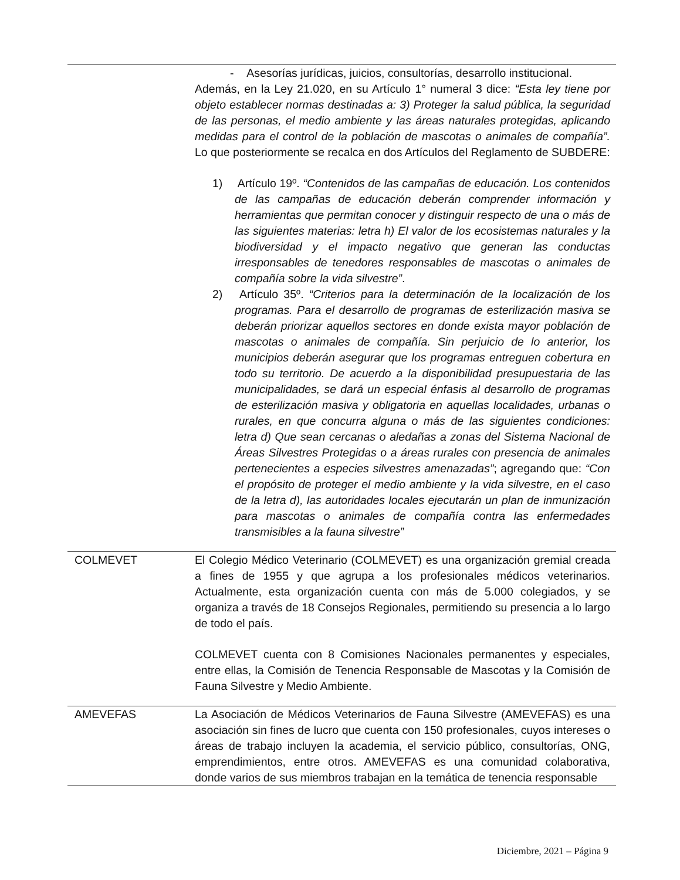| | - Asesorías jurídicas, juicios, consultorías, desarrollo institucional. Además, en la Ley 21.020, en su Artículo 1° numeral 3 dice: “Esta ley tiene por objeto establecer normas destinadas a: 3) Proteger la salud pública, la seguridad de las personas, el medio ambiente y las áreas naturales protegidas, aplicando medidas para el control de la población de mascotas o animales de compañía”. Lo que posteriormente se recalca en dos Artículos del Reglamento de SUBDERE: 1) Artículo 19º. “Contenidos de las campañas de educación. Los contenidos de las campañas de educación deberán comprender información y herramientas que permitan conocer y distinguir respecto de una o más de las siguientes materias: letra h) El valor de los ecosistemas naturales y la biodiversidad y el impacto negativo que generan las conductas irresponsables de tenedores responsables de mascotas o animales de compañía sobre la vida silvestre” . 2) Artículo 35º. “Criterios para la determinación de la localización de los programas. Para el desarrollo de programas de esterilización masiva se deberán priorizar aquellos sectores en donde exista mayor población de mascotas o animales de compañía. Sin perjuicio de lo anterior, los municipios deberán asegurar que los programas entreguen cobertura en todo su territorio. De acuerdo a la disponibilidad presupuestaria de las municipalidades, se dará un especial énfasis al desarrollo de programas de esterilización masiva y obligatoria en aquellas localidades, urbanas o rurales, en que concurra alguna o más de las siguientes condiciones: letra d) Que sean cercanas o aledañas a zonas del Sistema Nacional de Áreas Silvestres Protegidas o a áreas rurales con presencia de animales pertenecientes a especies silvestres amenazadas” ; agregando que: “Con el propósito de proteger el medio ambiente y la vida silvestre, en el caso de la letra d), las autoridades locales ejecutarán un plan de inmunización para mascotas o animales de compañía contra las enfermedades transmisibles a la fauna silvestre” |
| COLMEVET | El Colegio Médico Veterinario (COLMEVET) es una organización gremial creada a fines de 1955 y que agrupa a los profesionales médicos veterinarios. Actualmente, esta organización cuenta con más de 5.000 colegiados, y se organiza a través de 18 Consejos Regionales, permitiendo su presencia a lo largo de todo el país. COLMEVET cuenta con 8 Comisiones Nacionales permanentes y especiales, entre ellas, la Comisión de Tenencia Responsable de Mascotas y la Comisión de Fauna Silvestre y Medio Ambiente. |
| AMEVEFAS | La Asociación de Médicos Veterinarios de Fauna Silvestre (AMEVEFAS) es una asociación sin fines de lucro que cuenta con 150 profesionales, cuyos intereses o áreas de trabajo incluyen la academia, el servicio público, consultorías, ONG, emprendimientos, entre otros. AMEVEFAS es una comunidad colaborativa, donde varios de sus miembros trabajan en la temática de tenencia responsable |
Diciembre, 2021 – Página 9